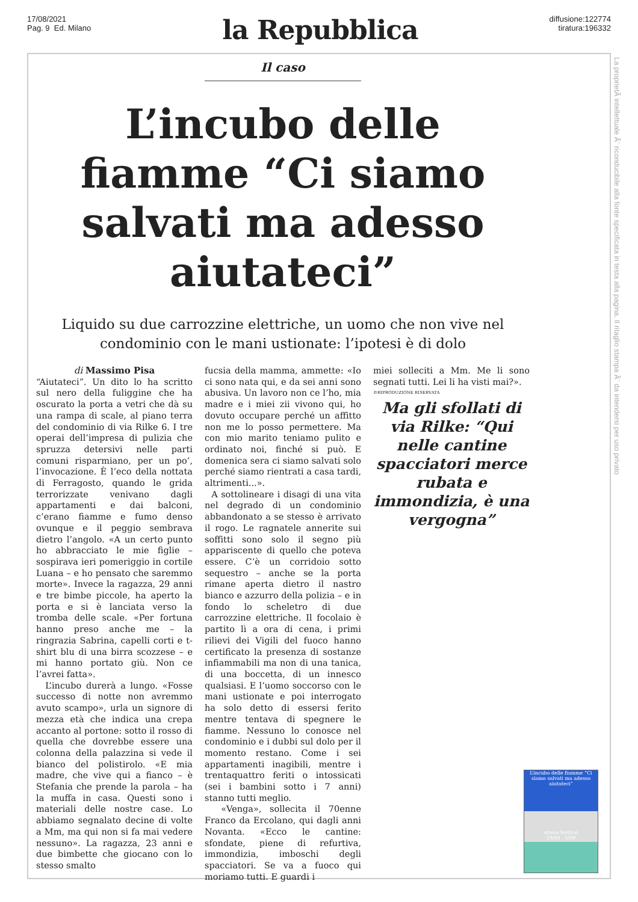17/08/2021
Pag. 9 Ed. Milano
la Repubblica
diffusione:122774
tiratura:196332
La proprietÃ intellettuale Ã¨ riconducibile alla fonte specificata in testa alla pagina. Il ritaglio stampa Ã¨ da intendersi per uso privato
Il caso
L’incubo delle fiamme “Ci siamo salvati ma adesso aiutateci”
Liquido su due carrozzine elettriche, un uomo che non vive nel condominio con le mani ustionate: l’ipotesi è di dolo
di Massimo Pisa
“Aiutateci”. Un dito lo ha scritto sul nero della fuliggine che ha oscurato la porta a vetri che dà su una rampa di scale, al piano terra del condominio di via Rilke 6. I tre operai dell’impresa di pulizia che spruzza detersivi nelle parti comuni risparmiano, per un po’, l’invocazione. È l’eco della nottata di Ferragosto, quando le grida terrorizzate venivano dagli appartamenti e dai balconi, c’erano fiamme e fumo denso ovunque e il peggio sembrava dietro l’angolo. «A un certo punto ho abbracciato le mie figlie – sospirava ieri pomeriggio in cortile Luana – e ho pensato che saremmo morte». Invece la ragazza, 29 anni e tre bimbe piccole, ha aperto la porta e si è lanciata verso la tromba delle scale. «Per fortuna hanno preso anche me – la ringrazia Sabrina, capelli corti e t-shirt blu di una birra scozzese – e mi hanno portato giù. Non ce l’avrei fatta».
L’incubo durerà a lungo. «Fosse successo di notte non avremmo avuto scampo», urla un signore di mezza età che indica una crepa accanto al portone: sotto il rosso di quella che dovrebbe essere una colonna della palazzina si vede il bianco del polistirolo. «E mia madre, che vive qui a fianco – è Stefania che prende la parola – ha la muffa in casa. Questi sono i materiali delle nostre case. Lo abbiamo segnalato decine di volte a Mm, ma qui non si fa mai vedere nessuno». La ragazza, 23 anni e due bimbette che giocano con lo stesso smalto
fucsia della mamma, ammette: «Io ci sono nata qui, e da sei anni sono abusiva. Un lavoro non ce l’ho, mia madre e i miei zii vivono qui, ho dovuto occupare perché un affitto non me lo posso permettere. Ma con mio marito teniamo pulito e ordinato noi, finché si può. E domenica sera ci siamo salvati solo perché siamo rientrati a casa tardi, altrimenti...».
A sottolineare i disagi di una vita nel degrado di un condominio abbandonato a se stesso è arrivato il rogo. Le ragnatele annerite sui soffitti sono solo il segno più appariscente di quello che poteva essere. C’è un corridoio sotto sequestro – anche se la porta rimane aperta dietro il nastro bianco e azzurro della polizia – e in fondo lo scheletro di due carrozzine elettriche. Il focolaio è partito lì a ora di cena, i primi rilievi dei Vigili del fuoco hanno certificato la presenza di sostanze infiammabili ma non di una tanica, di una boccetta, di un innesco qualsiasi. E l’uomo soccorso con le mani ustionate e poi interrogato ha solo detto di essersi ferito mentre tentava di spegnere le fiamme. Nessuno lo conosce nel condominio e i dubbi sul dolo per il momento restano. Come i sei appartamenti inagibili, mentre i trentaquattro feriti o intossicati (sei i bambini sotto i 7 anni) stanno tutti meglio.
«Venga», sollecita il 70enne Franco da Ercolano, qui dagli anni Novanta. «Ecco le cantine: sfondate, piene di refurtiva, immondizia, imboschi degli spacciatori. Se va a fuoco qui moriamo tutti. E guardi i
miei solleciti a Mm. Me li sono segnati tutti. Lei li ha visti mai?».
©RIPRODUZIONE RISERVATA
Ma gli sfollati di via Rilke: “Qui nelle cantine spacciatori merce rubata e immondizia, è una vergogna”
L’incubo delle fiamme “Ci siamo salvati ma adesso aiutateci”
stresa festival
19/08 - 5/09